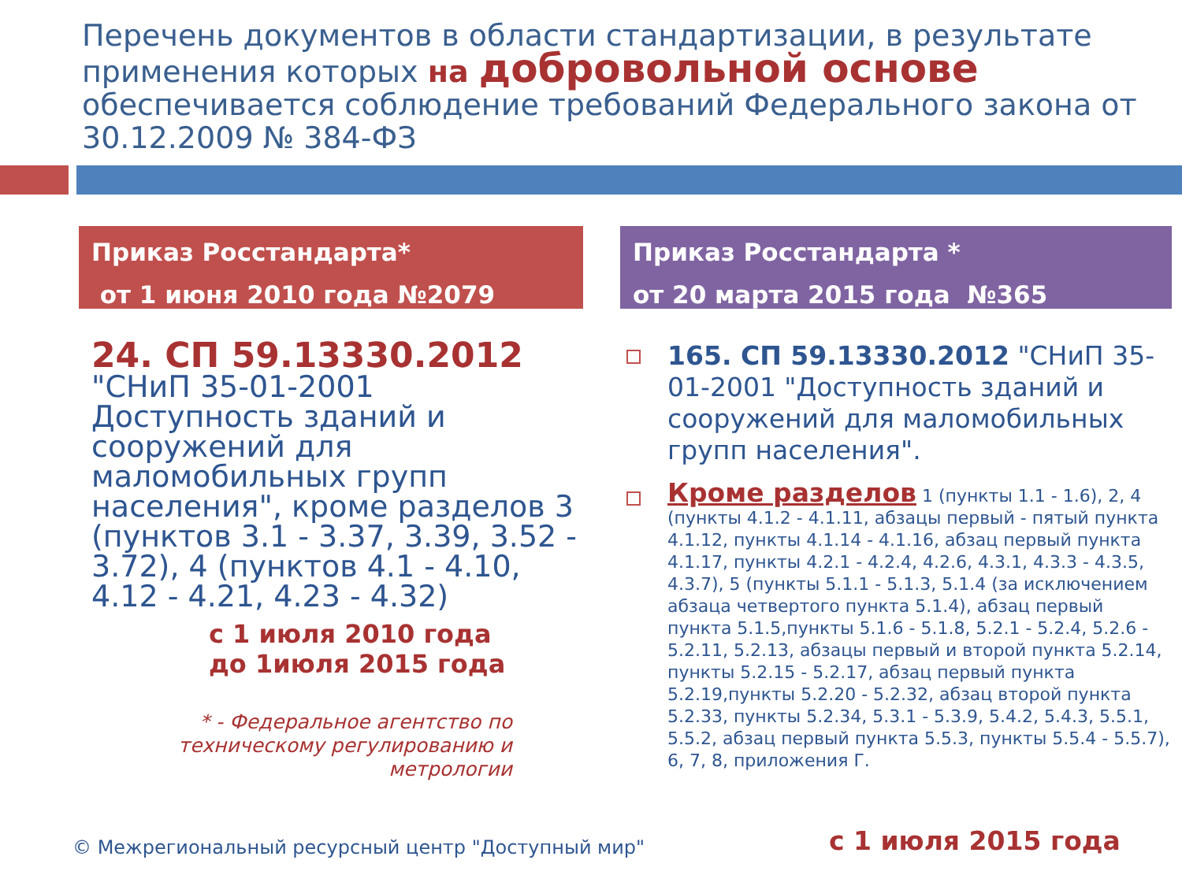Перечень документов в области стандартизации, в результате применения которых на добровольной основе обеспечивается соблюдение требований Федерального закона от 30.12.2009 № 384-ФЗ
Приказ Росстандарта*
от 1 июня 2010 года №2079
24. СП 59.13330.2012
"СНиП 35-01-2001 Доступность зданий и сооружений для маломобильных групп населения", кроме разделов 3 (пунктов 3.1 - 3.37, 3.39, 3.52 - 3.72), 4 (пунктов 4.1 - 4.10, 4.12 - 4.21, 4.23 - 4.32)
с 1 июля 2010 года
до 1июля 2015 года
* - Федеральное агентство по техническому регулированию и метрологии
Приказ Росстандарта *
от 20 марта 2015 года №365
165. СП 59.13330.2012 "СНиП 35-01-2001 "Доступность зданий и сооружений для маломобильных групп населения".
Кроме разделов 1 (пункты 1.1 - 1.6), 2, 4 (пункты 4.1.2 - 4.1.11, абзацы первый - пятый пункта 4.1.12, пункты 4.1.14 - 4.1.16, абзац первый пункта 4.1.17, пункты 4.2.1 - 4.2.4, 4.2.6, 4.3.1, 4.3.3 - 4.3.5, 4.3.7), 5 (пункты 5.1.1 - 5.1.3, 5.1.4 (за исключением абзаца четвертого пункта 5.1.4), абзац первый пункта 5.1.5,пункты 5.1.6 - 5.1.8, 5.2.1 - 5.2.4, 5.2.6 - 5.2.11, 5.2.13, абзацы первый и второй пункта 5.2.14, пункты 5.2.15 - 5.2.17, абзац первый пункта 5.2.19,пункты 5.2.20 - 5.2.32, абзац второй пункта 5.2.33, пункты 5.2.34, 5.3.1 - 5.3.9, 5.4.2, 5.4.3, 5.5.1, 5.5.2, абзац первый пункта 5.5.3, пункты 5.5.4 - 5.5.7), 6, 7, 8, приложения Г.
© Межрегиональный ресурсный центр "Доступный мир"
с 1 июля 2015 года